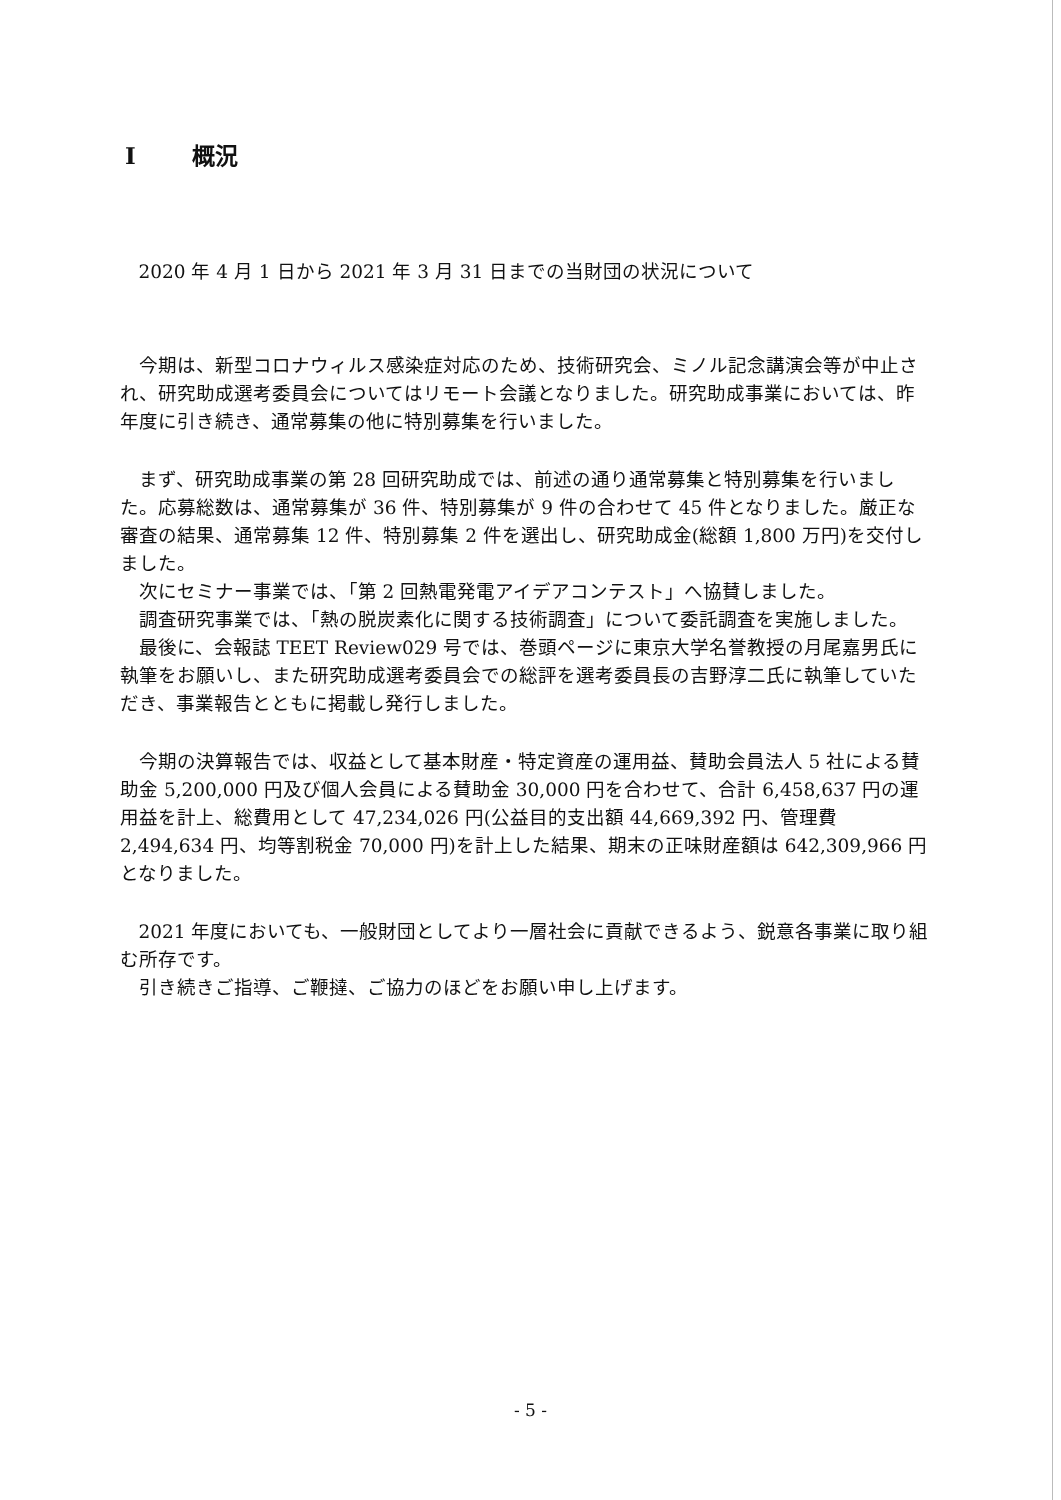I 概況
2020 年 4 月 1 日から 2021 年 3 月 31 日までの当財団の状況について
今期は、新型コロナウィルス感染症対応のため、技術研究会、ミノル記念講演会等が中止され、研究助成選考委員会についてはリモート会議となりました。研究助成事業においては、昨年度に引き続き、通常募集の他に特別募集を行いました。
まず、研究助成事業の第 28 回研究助成では、前述の通り通常募集と特別募集を行いました。応募総数は、通常募集が 36 件、特別募集が 9 件の合わせて 45 件となりました。厳正な審査の結果、通常募集 12 件、特別募集 2 件を選出し、研究助成金(総額 1,800 万円)を交付しました。
次にセミナー事業では、「第 2 回熱電発電アイデアコンテスト」へ協賛しました。
調査研究事業では、「熱の脱炭素化に関する技術調査」について委託調査を実施しました。
最後に、会報誌 TEET Review029 号では、巻頭ページに東京大学名誉教授の月尾嘉男氏に執筆をお願いし、また研究助成選考委員会での総評を選考委員長の吉野淳二氏に執筆していただき、事業報告とともに掲載し発行しました。
今期の決算報告では、収益として基本財産・特定資産の運用益、賛助会員法人 5 社による賛助金 5,200,000 円及び個人会員による賛助金 30,000 円を合わせて、合計 6,458,637 円の運用益を計上、総費用として 47,234,026 円(公益目的支出額 44,669,392 円、管理費 2,494,634 円、均等割税金 70,000 円)を計上した結果、期末の正味財産額は 642,309,966 円となりました。
2021 年度においても、一般財団としてより一層社会に貢献できるよう、鋭意各事業に取り組む所存です。
引き続きご指導、ご鞭撻、ご協力のほどをお願い申し上げます。
- 5 -